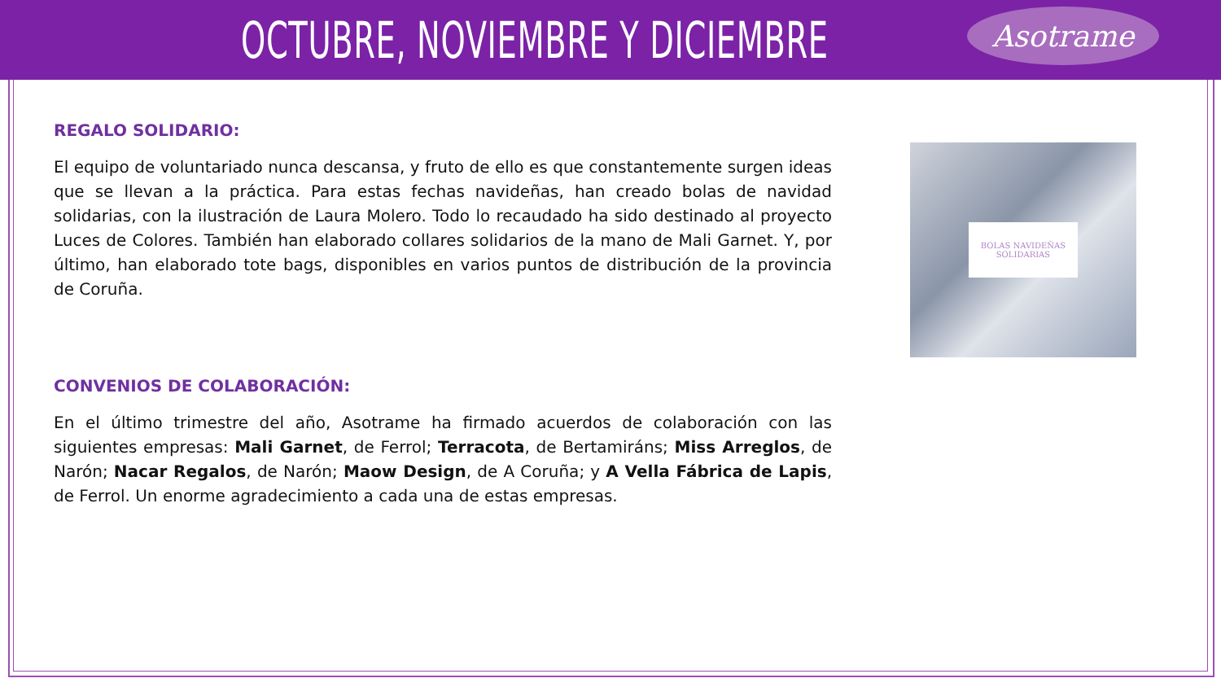OCTUBRE, NOVIEMBRE Y DICIEMBRE
Asotrame
REGALO SOLIDARIO:
El equipo de voluntariado nunca descansa, y fruto de ello es que constantemente surgen ideas que se llevan a la práctica. Para estas fechas navideñas, han creado bolas de navidad solidarias, con la ilustración de Laura Molero. Todo lo recaudado ha sido destinado al proyecto Luces de Colores. También han elaborado collares solidarios de la mano de Mali Garnet. Y, por último, han elaborado tote bags, disponibles en varios puntos de distribución de la provincia de Coruña.
CONVENIOS DE COLABORACIÓN:
En el último trimestre del año, Asotrame ha firmado acuerdos de colaboración con las siguientes empresas: Mali Garnet, de Ferrol; Terracota, de Bertamiráns; Miss Arreglos, de Narón; Nacar Regalos, de Narón; Maow Design, de A Coruña; y A Vella Fábrica de Lapis, de Ferrol. Un enorme agradecimiento a cada una de estas empresas.
BOLAS NAVIDEÑAS
SOLIDARIAS